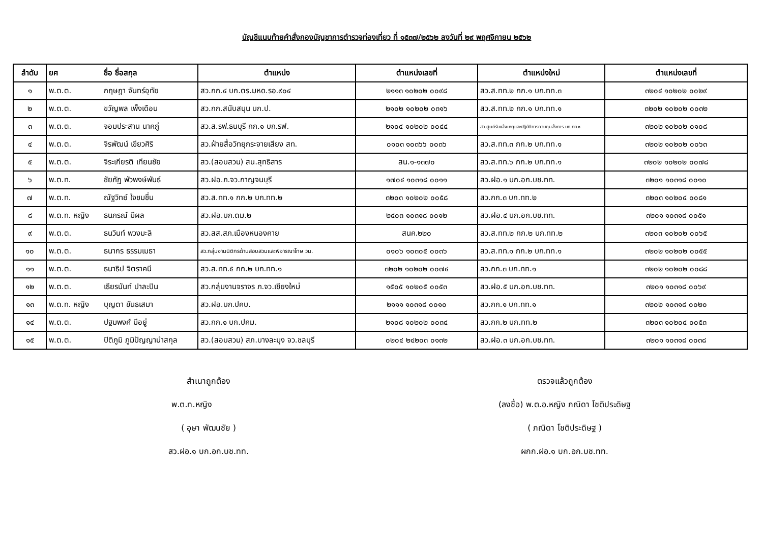บัญชีแนบท้ายคำสั่งกองบัญชาการตำรวจท่องเที่ยว ที่ ๑๕๓๗/๒๕๖๒ ลงวันที่ ๒๙ พฤศจิกายน ๒๕๖๒
| ลำดับ | ยศ | ชื่อ ชื่อสกุล | ตำแหน่ง | ตำแหน่งเลขที่ | ตำแหน่งใหม่ | ตำแหน่งเลขที่ |
| --- | --- | --- | --- | --- | --- | --- |
| ๑ | พ.ต.ต. | กฤษฎา จันทร์อุทัย | สว.กก.๔ บก.ตร.มหด.รอ.๙๐๔ | ๒๑๑๓ ๑๐๒๐๒ ๐๐๙๘ | สว.ส.ทท.๒ กก.๑ บก.ทท.๓ | ๓๒๐๔ ๑๐๒๐๒ ๐๐๒๙ |
| ๒ | พ.ต.ต. | ขวัญพล เพ็งเดือน | สว.กก.สนับสนุน บก.ป. | ๒๑๐๒ ๑๐๒๐๒ ๐๓๑๖ | สว.ส.ทท.๒ กก.๑ บก.ทท.๑ | ๓๒๐๒ ๑๐๒๐๒ ๐๐๓๒ |
| ๓ | พ.ต.ต. | จอมประสาน นาคภู่ | สว.ส.รฟ.ธนบุรี กก.๑ บก.รฟ. | ๒๑๐๔ ๑๐๒๐๒ ๐๐๔๔ | สว.ศูนย์รับแจ้งเหตุและปฏิบัติการควบคุมสั่งการ บก.ทท.๑ | ๓๒๐๒ ๑๐๒๐๒ ๐๑๐๘ |
| ๔ | พ.ต.ต. | จิรพัฒน์ เขียวศิริ | สว.ฝ่ายสื่อวิทยุกระจายเสียง สท. | ๐๑๐๓ ๑๐๓๖๖ ๐๐๓๖ | สว.ส.ทท.๓ กก.๒ บก.ทท.๑ | ๓๒๐๒ ๑๐๒๐๒ ๐๐๖๓ |
| ๕ | พ.ต.ต. | จิระเกียรติ เทียนชัย | สว.(สอบสวน) สน.สุทธิสาร | สน.๑-๑๓๗๐ | สว.ส.ทท.๖ กก.๒ บก.ทท.๑ | ๓๒๐๒ ๑๐๒๐๒ ๐๐๗๘ |
| ๖ | พ.ต.ท. | ชัยภัฏ พัวพงษ์พันธ์ | สว.ฝอ.ภ.จว.กาญจนบุรี | ๑๗๐๔ ๑๐๓๑๘ ๐๐๑๑ | สว.ฝอ.๑ บก.อก.บช.ทท. | ๓๒๐๑ ๑๐๓๑๘ ๐๐๑๐ |
| ๗ | พ.ต.ท. | ณัฐวิทย์ ใจชมชื่น | สว.ส.ทท.๑ กก.๒ บก.ทท.๒ | ๓๒๐๓ ๑๐๒๐๒ ๐๐๕๘ | สว.กก.๓ บก.ทท.๒ | ๓๒๐๓ ๑๐๒๐๔ ๐๐๘๑ |
| ๘ | พ.ต.ท. หญิง | ธนภรณ์ มีผล | สว.ฝอ.บก.ตม.๒ | ๒๔๐๓ ๑๐๓๑๘ ๐๐๑๒ | สว.ฝอ.๔ บก.อก.บช.ทท. | ๓๒๐๑ ๑๐๓๑๘ ๐๐๕๑ |
| ๙ | พ.ต.ต. | ธนวินท์ พวงมะลิ | สว.สส.สภ.เมืองหนองคาย | สนค.๒๒๐ | สว.ส.ทท.๒ กก.๒ บก.ทท.๒ | ๓๒๐๓ ๑๐๒๐๒ ๐๐๖๕ |
| ๑๐ | พ.ต.ต. | ธนากร ธรรมเมธา | สว.กลุ่มงานนิติกรด้านสอบสวนและพิจารณาโทษ วน. | ๐๑๐๖ ๑๐๓๐๕ ๐๐๓๖ | สว.ส.ทท.๑ กก.๒ บก.ทท.๑ | ๓๒๐๒ ๑๐๒๐๒ ๐๐๕๕ |
| ๑๑ | พ.ต.ต. | ธนาธิป จิตราคนี | สว.ส.ทท.๕ กก.๒ บก.ทท.๑ | ๓๒๐๒ ๑๐๒๐๒ ๐๐๗๔ | สว.กก.๓ บก.ทท.๑ | ๓๒๐๒ ๑๐๒๐๒ ๐๐๘๘ |
| ๑๒ | พ.ต.ต. | เธียรนันท์ ปาละปิน | สว.กลุ่มงานจราจร ภ.จว.เชียงใหม่ | ๑๕๐๕ ๑๐๒๐๕ ๐๐๕๓ | สว.ฝอ.๕ บก.อก.บช.ทท. | ๓๒๐๑ ๑๐๓๑๘ ๐๐๖๙ |
| ๑๓ | พ.ต.ท. หญิง | บุญตา ขันธเสมา | สว.ฝอ.บก.ปคบ. | ๒๑๑๑ ๑๐๓๑๘ ๐๐๑๐ | สว.กก.๑ บก.ทท.๑ | ๓๒๐๒ ๑๐๓๑๘ ๐๐๒๐ |
| ๑๔ | พ.ต.ต. | ปฐมพงศ์ มีอยู่ | สว.กก.๑ บก.ปคม. | ๒๑๐๘ ๑๐๒๐๒ ๐๐๓๔ | สว.กก.๒ บก.ทท.๒ | ๓๒๐๓ ๑๐๒๐๔ ๐๐๕๓ |
| ๑๕ | พ.ต.ต. | ปิติภูมิ ภูมิปัญญานำสกุล | สว.(สอบสวน) สภ.บางละมุง จว.ชลบุรี | ๐๒๐๔ ๒๔๒๐๓ ๐๑๓๒ | สว.ฝอ.๓ บก.อก.บช.ทท. | ๓๒๐๑ ๑๐๓๑๘ ๐๐๓๘ |
สำเนาถูกต้อง
พ.ต.ท.หญิง
( อุษา พัฒนชัย )
สว.ฝอ.๑ บก.อก.บช.ทท.
ตรวจแล้วถูกต้อง
(ลงชื่อ) พ.ต.อ.หญิง ภณิดา โชติประดิษฐ
( ภณิดา โชติประดิษฐ )
ผกก.ฝอ.๑ บก.อก.บช.ทท.